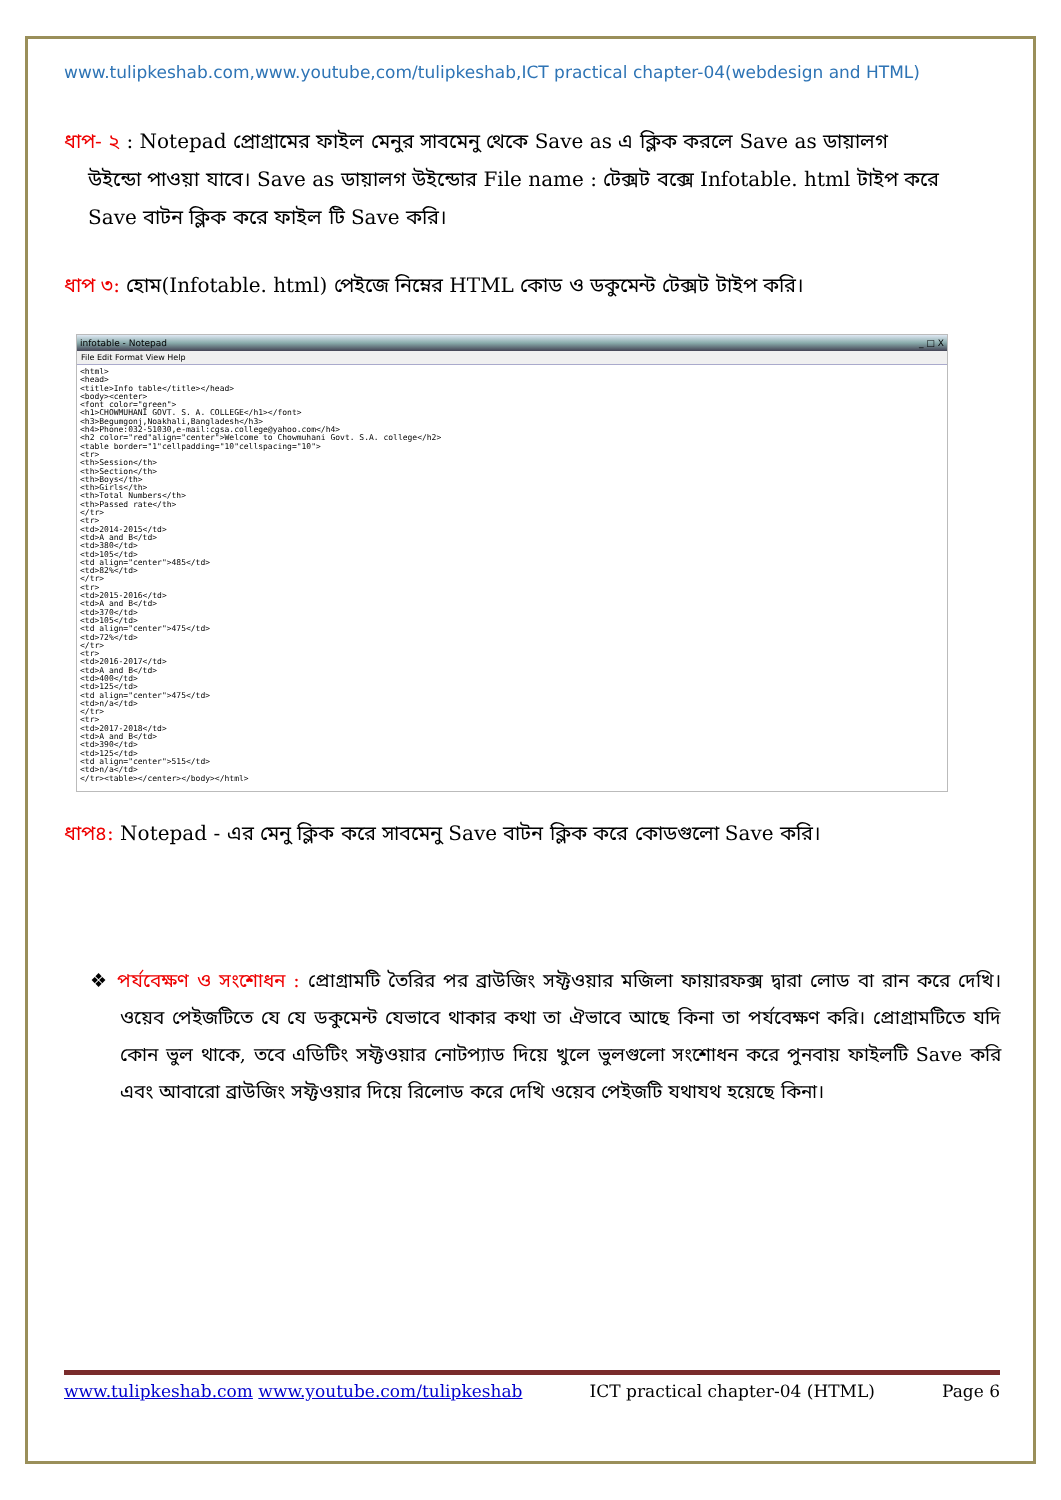www.tulipkeshab.com,www.youtube,com/tulipkeshab,ICT practical chapter-04(webdesign and HTML)
ধাপ- ২ : Notepad প্রোগ্রামের ফাইল মেনুর সাবমেনু থেকে Save as এ ক্লিক করলে Save as ডায়ালগ
উইন্ডো পাওয়া যাবে। Save as ডায়ালগ উইন্ডোর File name : টেক্সট বক্সে Infotable. html টাইপ করে
Save বাটন ক্লিক করে ফাইল টি Save করি।
ধাপ ৩: হোম(Infotable. html) পেইজে নিম্নের HTML কোড ও ডকুমেন্ট টেক্সট টাইপ করি।
infotable - Notepad _ □ X
File Edit Format View Help
<html>
<head>
<title>Info table</title></head>
<body><center>
<font color="green">
<h1>CHOWMUHANI GOVT. S. A. COLLEGE</h1></font>
<h3>Begumgonj,Noakhali,Bangladesh</h3>
<h4>Phone:032-51030,e-mail:cgsa.college@yahoo.com</h4>
<h2 color="red"align="center">Welcome to Chowmuhani Govt. S.A. college</h2>
<table border="1"cellpadding="10"cellspacing="10">
<tr>
<th>Session</th>
<th>Section</th>
<th>Boys</th>
<th>Girls</th>
<th>Total Numbers</th>
<th>Passed rate</th>
</tr>
<tr>
<td>2014-2015</td>
<td>A and B</td>
<td>380</td>
<td>105</td>
<td align="center">485</td>
<td>82%</td>
</tr>
<tr>
<td>2015-2016</td>
<td>A and B</td>
<td>370</td>
<td>105</td>
<td align="center">475</td>
<td>72%</td>
</tr>
<tr>
<td>2016-2017</td>
<td>A and B</td>
<td>400</td>
<td>125</td>
<td align="center">475</td>
<td>n/a</td>
</tr>
<tr>
<td>2017-2018</td>
<td>A and B</td>
<td>390</td>
<td>125</td>
<td align="center">515</td>
<td>n/a</td>
</tr><table></center></body></html>
ধাপ৪: Notepad - এর মেনু ক্লিক করে সাবমেনু Save বাটন ক্লিক করে কোডগুলো Save করি।
❖ পর্যবেক্ষণ ও সংশোধন : প্রোগ্রামটি তৈরির পর ব্রাউজিং সফ্টওয়ার মজিলা ফায়ারফক্স দ্বারা লোড বা রান করে দেখি। ওয়েব পেইজটিতে যে যে ডকুমেন্ট যেভাবে থাকার কথা তা ঐভাবে আছে কিনা তা পর্যবেক্ষণ করি। প্রোগ্রামটিতে যদি কোন ভুল থাকে, তবে এডিটিং সফ্টওয়ার নোটপ্যাড দিয়ে খুলে ভুলগুলো সংশোধন করে পুনবায় ফাইলটি Save করি এবং আবারো ব্রাউজিং সফ্টওয়ার দিয়ে রিলোড করে দেখি ওয়েব পেইজটি যথাযথ হয়েছে কিনা।
www.tulipkeshab.com www.youtube.com/tulipkeshab ICT practical chapter-04 (HTML) Page 6